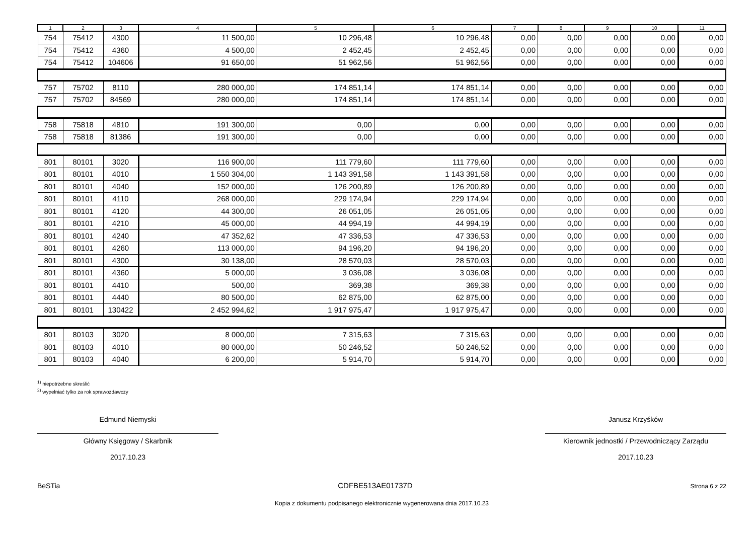| 1 | 2 | 3 | 4 | 5 | 6 | 7 | 8 | 9 | 10 | 11 |
| --- | --- | --- | --- | --- | --- | --- | --- | --- | --- | --- |
| 754 | 75412 | 4300 | 11 500,00 | 10 296,48 | 10 296,48 | 0,00 | 0,00 | 0,00 | 0,00 | 0,00 |
| 754 | 75412 | 4360 | 4 500,00 | 2 452,45 | 2 452,45 | 0,00 | 0,00 | 0,00 | 0,00 | 0,00 |
| 754 | 75412 | 104606 | 91 650,00 | 51 962,56 | 51 962,56 | 0,00 | 0,00 | 0,00 | 0,00 | 0,00 |
| 757 | 75702 | 8110 | 280 000,00 | 174 851,14 | 174 851,14 | 0,00 | 0,00 | 0,00 | 0,00 | 0,00 |
| 757 | 75702 | 84569 | 280 000,00 | 174 851,14 | 174 851,14 | 0,00 | 0,00 | 0,00 | 0,00 | 0,00 |
| 758 | 75818 | 4810 | 191 300,00 | 0,00 | 0,00 | 0,00 | 0,00 | 0,00 | 0,00 | 0,00 |
| 758 | 75818 | 81386 | 191 300,00 | 0,00 | 0,00 | 0,00 | 0,00 | 0,00 | 0,00 | 0,00 |
| 801 | 80101 | 3020 | 116 900,00 | 111 779,60 | 111 779,60 | 0,00 | 0,00 | 0,00 | 0,00 | 0,00 |
| 801 | 80101 | 4010 | 1 550 304,00 | 1 143 391,58 | 1 143 391,58 | 0,00 | 0,00 | 0,00 | 0,00 | 0,00 |
| 801 | 80101 | 4040 | 152 000,00 | 126 200,89 | 126 200,89 | 0,00 | 0,00 | 0,00 | 0,00 | 0,00 |
| 801 | 80101 | 4110 | 268 000,00 | 229 174,94 | 229 174,94 | 0,00 | 0,00 | 0,00 | 0,00 | 0,00 |
| 801 | 80101 | 4120 | 44 300,00 | 26 051,05 | 26 051,05 | 0,00 | 0,00 | 0,00 | 0,00 | 0,00 |
| 801 | 80101 | 4210 | 45 000,00 | 44 994,19 | 44 994,19 | 0,00 | 0,00 | 0,00 | 0,00 | 0,00 |
| 801 | 80101 | 4240 | 47 352,62 | 47 336,53 | 47 336,53 | 0,00 | 0,00 | 0,00 | 0,00 | 0,00 |
| 801 | 80101 | 4260 | 113 000,00 | 94 196,20 | 94 196,20 | 0,00 | 0,00 | 0,00 | 0,00 | 0,00 |
| 801 | 80101 | 4300 | 30 138,00 | 28 570,03 | 28 570,03 | 0,00 | 0,00 | 0,00 | 0,00 | 0,00 |
| 801 | 80101 | 4360 | 5 000,00 | 3 036,08 | 3 036,08 | 0,00 | 0,00 | 0,00 | 0,00 | 0,00 |
| 801 | 80101 | 4410 | 500,00 | 369,38 | 369,38 | 0,00 | 0,00 | 0,00 | 0,00 | 0,00 |
| 801 | 80101 | 4440 | 80 500,00 | 62 875,00 | 62 875,00 | 0,00 | 0,00 | 0,00 | 0,00 | 0,00 |
| 801 | 80101 | 130422 | 2 452 994,62 | 1 917 975,47 | 1 917 975,47 | 0,00 | 0,00 | 0,00 | 0,00 | 0,00 |
| 801 | 80103 | 3020 | 8 000,00 | 7 315,63 | 7 315,63 | 0,00 | 0,00 | 0,00 | 0,00 | 0,00 |
| 801 | 80103 | 4010 | 80 000,00 | 50 246,52 | 50 246,52 | 0,00 | 0,00 | 0,00 | 0,00 | 0,00 |
| 801 | 80103 | 4040 | 6 200,00 | 5 914,70 | 5 914,70 | 0,00 | 0,00 | 0,00 | 0,00 | 0,00 |
<sup>1)</sup> niepotrzebne skreślić
<sup>2)</sup> wypełniać tylko za rok sprawozdawczy
Edmund Niemyski
Główny Księgowy / Skarbnik
2017.10.23
Janusz Krzyśków
Kierownik jednostki / Przewodniczący Zarządu
2017.10.23
BeSTia CDFBE513AE01737D Strona 6 z 22
Kopia z dokumentu podpisanego elektronicznie wygenerowana dnia 2017.10.23